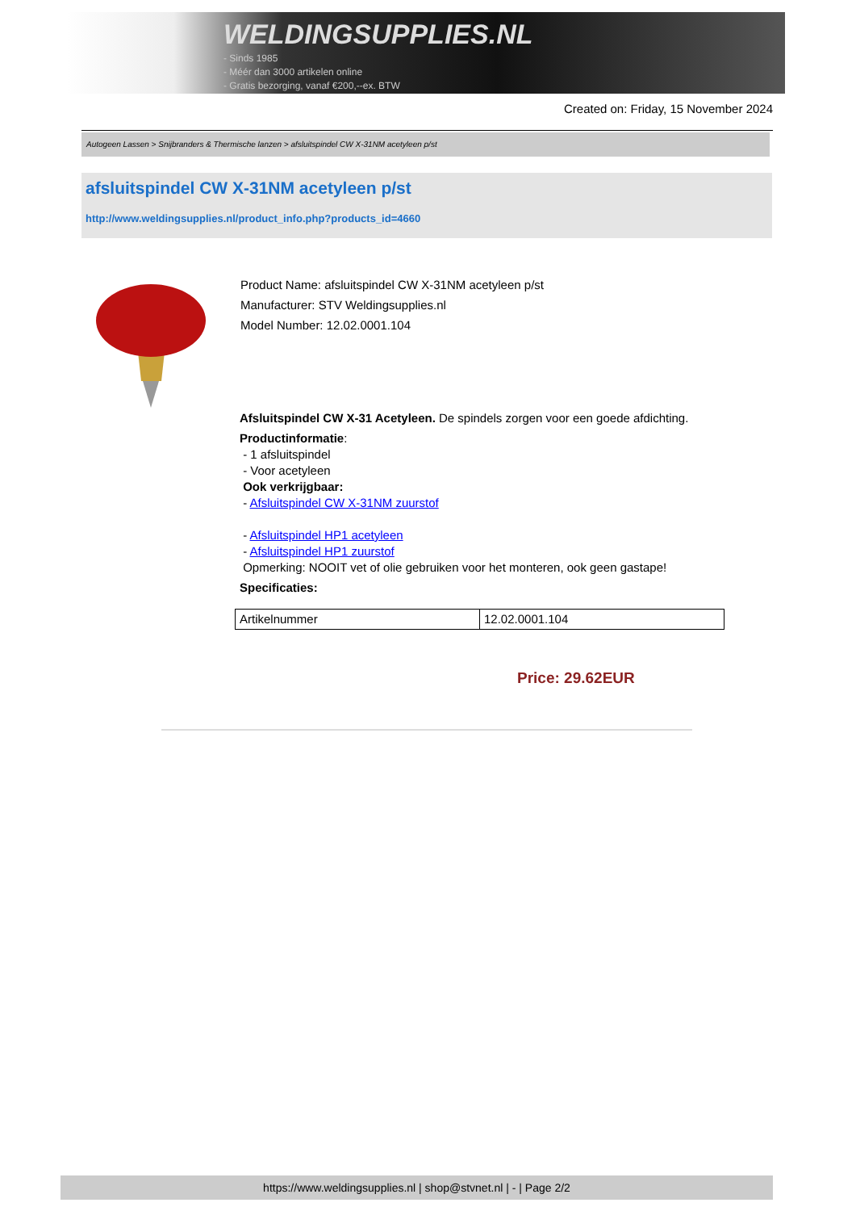WELDINGSUPPLIES.NL
- Sinds 1985
- Méér dan 3000 artikelen online
- Gratis bezorging, vanaf €200,--ex. BTW
Created on: Friday, 15 November 2024
Autogeen Lassen > Snijbranders & Thermische lanzen > afsluitspindel CW X-31NM acetyleen p/st
afsluitspindel CW X-31NM acetyleen p/st
http://www.weldingsupplies.nl/product_info.php?products_id=4660
Product Name: afsluitspindel CW X-31NM acetyleen p/st
Manufacturer: STV Weldingsupplies.nl
Model Number: 12.02.0001.104
Afsluitspindel CW X-31 Acetyleen. De spindels zorgen voor een goede afdichting.
Productinformatie:
- 1 afsluitspindel
- Voor acetyleen
Ook verkrijgbaar:
- Afsluitspindel CW X-31NM zuurstof
- Afsluitspindel HP1 acetyleen
- Afsluitspindel HP1 zuurstof
Opmerking: NOOIT vet of olie gebruiken voor het monteren, ook geen gastape!
Specificaties:
| Artikelnummer | 12.02.0001.104 |
Price: 29.62EUR
https://www.weldingsupplies.nl | shop@stvnet.nl | - | Page 2/2